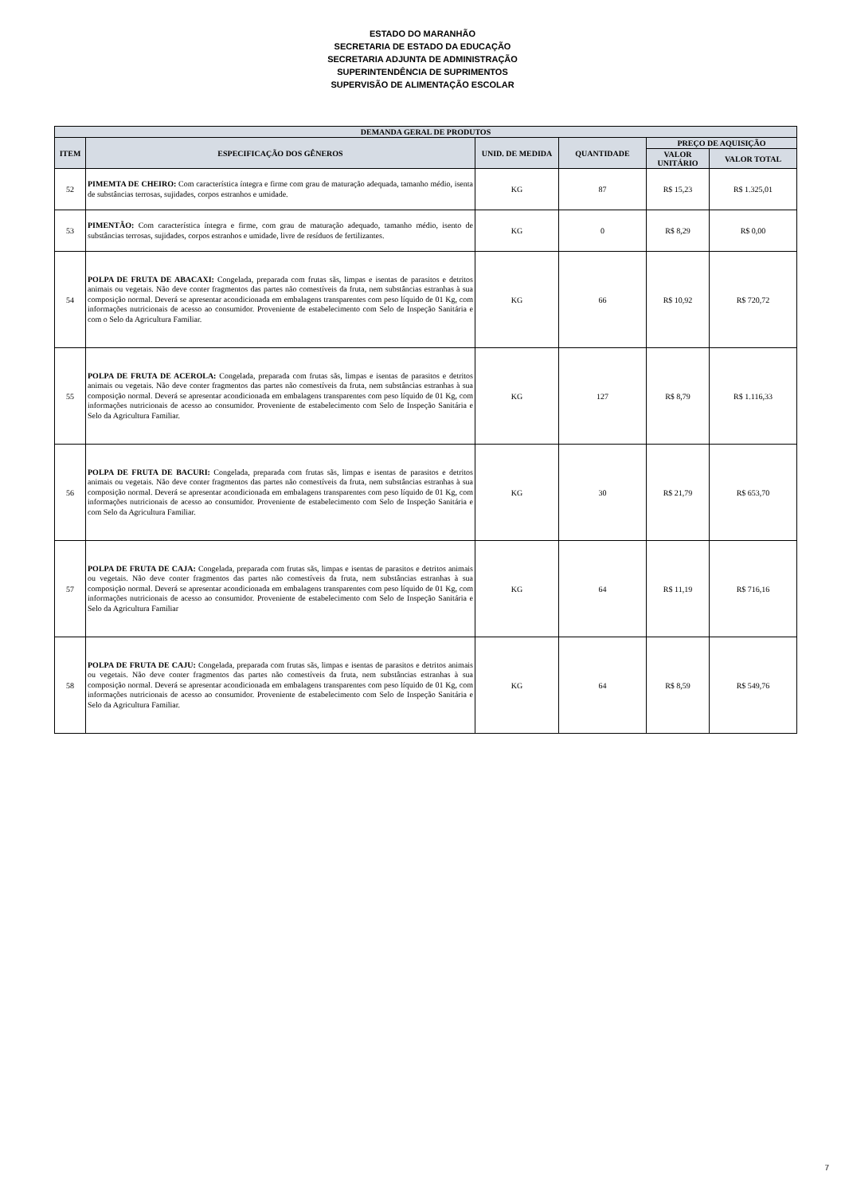ESTADO DO MARANHÃO
SECRETARIA DE ESTADO DA EDUCAÇÃO
SECRETARIA ADJUNTA DE ADMINISTRAÇÃO
SUPERINTENDÊNCIA DE SUPRIMENTOS
SUPERVISÃO DE ALIMENTAÇÃO ESCOLAR
| DEMANDA GERAL DE PRODUTOS | | | | | |
| --- | --- | --- | --- | --- | --- |
| ITEM | ESPECIFICAÇÃO DOS GÊNEROS | UNID. DE MEDIDA | QUANTIDADE | PREÇO DE AQUISIÇÃO | |
| | | | | VALOR UNITÁRIO | VALOR TOTAL |
| 52 | PIMEMTA DE CHEIRO: Com característica íntegra e firme com grau de maturação adequada, tamanho médio, isenta de substâncias terrosas, sujidades, corpos estranhos e umidade. | KG | 87 | R$ 15,23 | R$ 1.325,01 |
| 53 | PIMENTÃO: Com característica íntegra e firme, com grau de maturação adequado, tamanho médio, isento de substâncias terrosas, sujidades, corpos estranhos e umidade, livre de resíduos de fertilizantes. | KG | 0 | R$ 8,29 | R$ 0,00 |
| 54 | POLPA DE FRUTA DE ABACAXI: Congelada, preparada com frutas sãs, limpas e isentas de parasitos e detritos animais ou vegetais. Não deve conter fragmentos das partes não comestíveis da fruta, nem substâncias estranhas à sua composição normal. Deverá se apresentar acondicionada em embalagens transparentes com peso líquido de 01 Kg, com informações nutricionais de acesso ao consumidor. Proveniente de estabelecimento com Selo de Inspeção Sanitária e com o Selo da Agricultura Familiar. | KG | 66 | R$ 10,92 | R$ 720,72 |
| 55 | POLPA DE FRUTA DE ACEROLA: Congelada, preparada com frutas sãs, limpas e isentas de parasitos e detritos animais ou vegetais. Não deve conter fragmentos das partes não comestíveis da fruta, nem substâncias estranhas à sua composição normal. Deverá se apresentar acondicionada em embalagens transparentes com peso líquido de 01 Kg, com informações nutricionais de acesso ao consumidor. Proveniente de estabelecimento com Selo de Inspeção Sanitária e Selo da Agricultura Familiar. | KG | 127 | R$ 8,79 | R$ 1.116,33 |
| 56 | POLPA DE FRUTA DE BACURI: Congelada, preparada com frutas sãs, limpas e isentas de parasitos e detritos animais ou vegetais. Não deve conter fragmentos das partes não comestíveis da fruta, nem substâncias estranhas à sua composição normal. Deverá se apresentar acondicionada em embalagens transparentes com peso líquido de 01 Kg, com informações nutricionais de acesso ao consumidor. Proveniente de estabelecimento com Selo de Inspeção Sanitária e com Selo da Agricultura Familiar. | KG | 30 | R$ 21,79 | R$ 653,70 |
| 57 | POLPA DE FRUTA DE CAJA: Congelada, preparada com frutas sãs, limpas e isentas de parasitos e detritos animais ou vegetais. Não deve conter fragmentos das partes não comestíveis da fruta, nem substâncias estranhas à sua composição normal. Deverá se apresentar acondicionada em embalagens transparentes com peso líquido de 01 Kg, com informações nutricionais de acesso ao consumidor. Proveniente de estabelecimento com Selo de Inspeção Sanitária e Selo da Agricultura Familiar | KG | 64 | R$ 11,19 | R$ 716,16 |
| 58 | POLPA DE FRUTA DE CAJU: Congelada, preparada com frutas sãs, limpas e isentas de parasitos e detritos animais ou vegetais. Não deve conter fragmentos das partes não comestíveis da fruta, nem substâncias estranhas à sua composição normal. Deverá se apresentar acondicionada em embalagens transparentes com peso líquido de 01 Kg, com informações nutricionais de acesso ao consumidor. Proveniente de estabelecimento com Selo de Inspeção Sanitária e Selo da Agricultura Familiar. | KG | 64 | R$ 8,59 | R$ 549,76 |
7